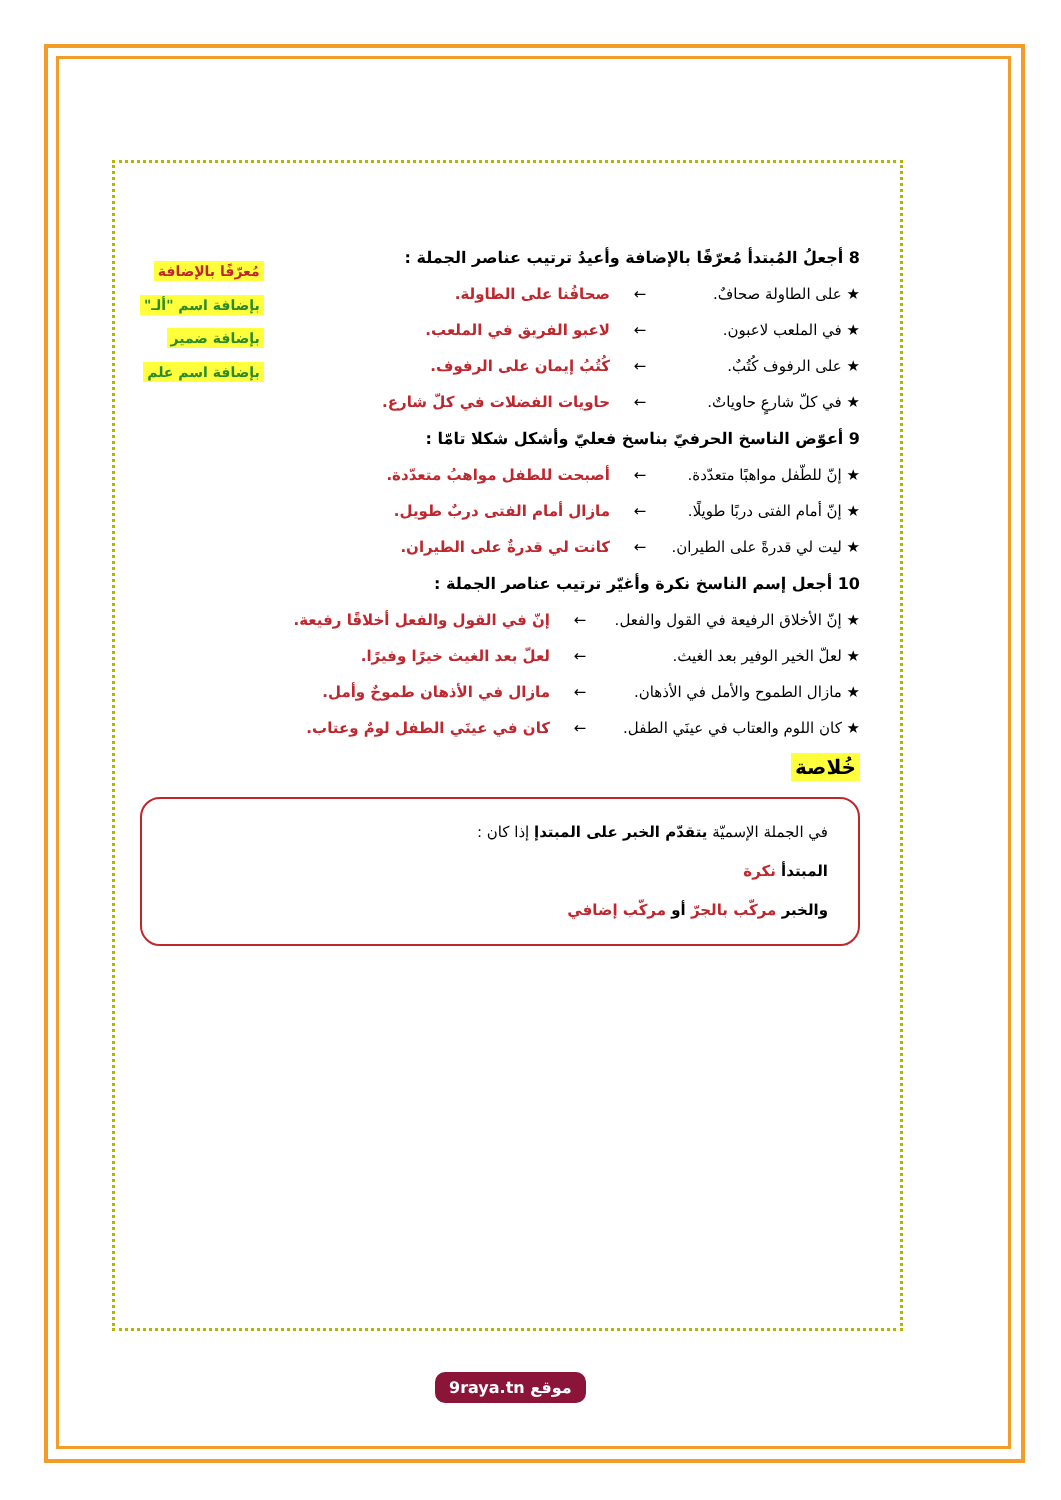مُعرّفًا بالإضافة
بإضافة اسم "ألـ"
بإضافة ضمير
بإضافة اسم علم
8 أجعلُ المُبتدأ مُعرّفًا بالإضافة وأعيدُ ترتيب عناصر الجملة :
★ على الطاولة صحافٌ. ← صحافُنا على الطاولة.
★ في الملعب لاعبون. ← لاعبو الفريق في الملعب.
★ على الرفوف كُتُبٌ. ← كُتُبُ إيمان على الرفوف.
★ في كلّ شارعٍ حاوياتٌ. ← حاويات الفضلات في كلّ شارع.
9 أعوّض الناسخ الحرفيّ بناسخ فعليّ وأشكل شكلا تامّا :
★ إنّ للطّفل مواهبًا متعدّدة. ← أصبحت للطفل مواهبُ متعدّدة.
★ إنّ أمام الفتى دربًا طويلًا. ← مازال أمام الفتى دربٌ طويل.
★ ليت لي قدرةً على الطيران. ← كانت لي قدرةٌ على الطيران.
10 أجعل إسم الناسخ نكرة وأغيّر ترتيب عناصر الجملة :
★ إنّ الأخلاق الرفيعة في القول والفعل. ← إنّ في القول والفعل أخلاقًا رفيعة.
★ لعلّ الخير الوفير بعد الغيث. ← لعلّ بعد الغيث خيرًا وفيرًا.
★ مازال الطموح والأمل في الأذهان. ← مازال في الأذهان طموحٌ وأمل.
★ كان اللوم والعتاب في عينَي الطفل. ← كان في عينَي الطفل لومٌ وعتاب.
خُلاصة
في الجملة الإسميّة يتقدّم الخبر على المبتدإ إذا كان :
المبتدأ نكرة
والخبر مركّب بالجرّ أو مركّب إضافي
9raya.tn موقع